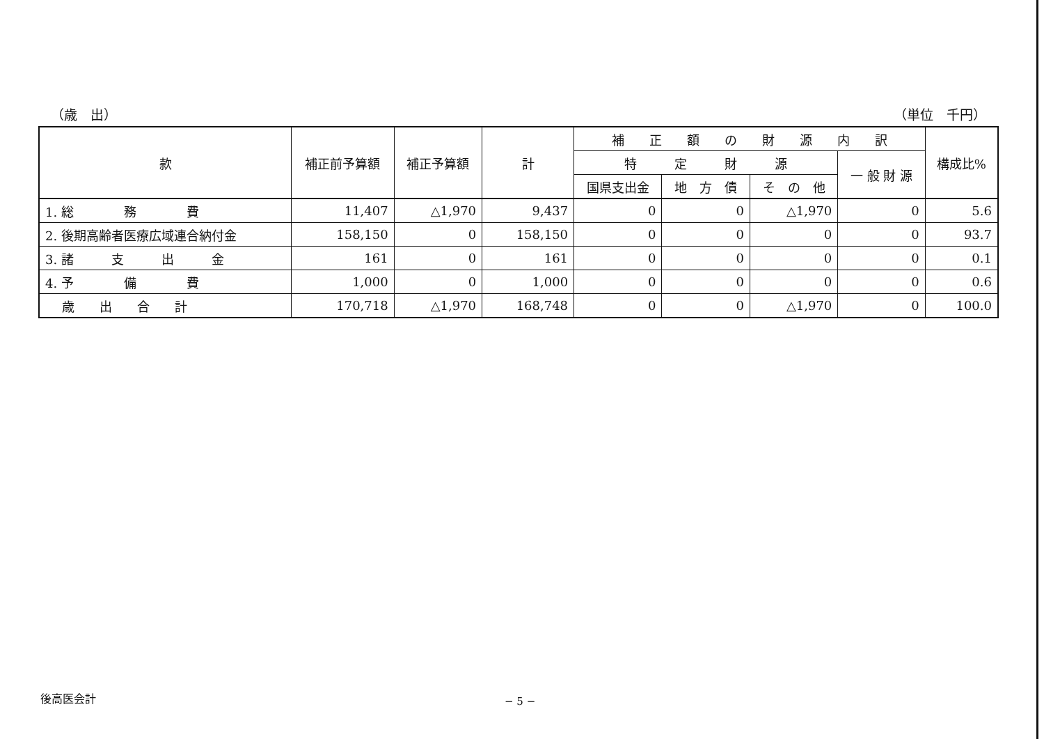（歳　出） （単位　千円）
| 款 | 補正前予算額 | 補正予算額 | 計 | 補 正 額 の 財 源 内 訳 | | | | 構成比% |
| --- | --- | --- | --- | --- | --- | --- | --- | --- |
| | | | | 特 定 財 源 | | | 一 般 財 源 | |
| | | | | 国県支出金 | 地 方 債 | そ の 他 | | |
| 1. 総 務 費 | 11,407 | △1,970 | 9,437 | 0 | 0 | △1,970 | 0 | 5.6 |
| 2. 後期高齢者医療広域連合納付金 | 158,150 | 0 | 158,150 | 0 | 0 | 0 | 0 | 93.7 |
| 3. 諸 支 出 金 | 161 | 0 | 161 | 0 | 0 | 0 | 0 | 0.1 |
| 4. 予 備 費 | 1,000 | 0 | 1,000 | 0 | 0 | 0 | 0 | 0.6 |
| 歳 出 合 計 | 170,718 | △1,970 | 168,748 | 0 | 0 | △1,970 | 0 | 100.0 |
後高医会計 − 5 −